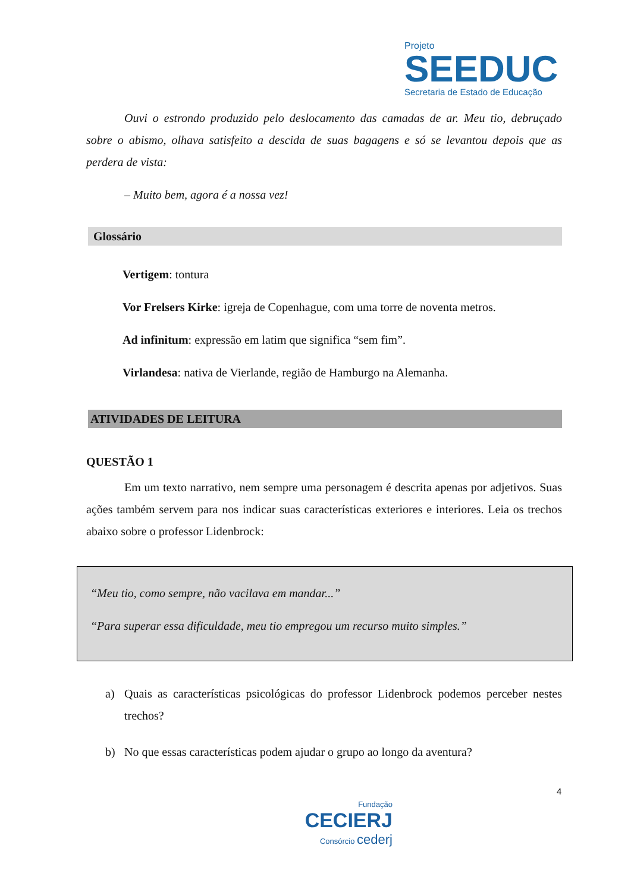Projeto
SEEDUC
Secretaria de Estado de Educação
Ouvi o estrondo produzido pelo deslocamento das camadas de ar. Meu tio, debruçado sobre o abismo, olhava satisfeito a descida de suas bagagens e só se levantou depois que as perdera de vista:
– Muito bem, agora é a nossa vez!
Glossário
Vertigem: tontura
Vor Frelsers Kirke: igreja de Copenhague, com uma torre de noventa metros.
Ad infinitum: expressão em latim que significa “sem fim”.
Virlandesa: nativa de Vierlande, região de Hamburgo na Alemanha.
ATIVIDADES DE LEITURA
QUESTÃO 1
Em um texto narrativo, nem sempre uma personagem é descrita apenas por adjetivos. Suas ações também servem para nos indicar suas características exteriores e interiores. Leia os trechos abaixo sobre o professor Lidenbrock:
“Meu tio, como sempre, não vacilava em mandar...”
“Para superar essa dificuldade, meu tio empregou um recurso muito simples.”
a)
Quais as características psicológicas do professor Lidenbrock podemos perceber nestes trechos?
b)
No que essas características podem ajudar o grupo ao longo da aventura?
4
Fundação
CECIERJ
Consórcio cederj